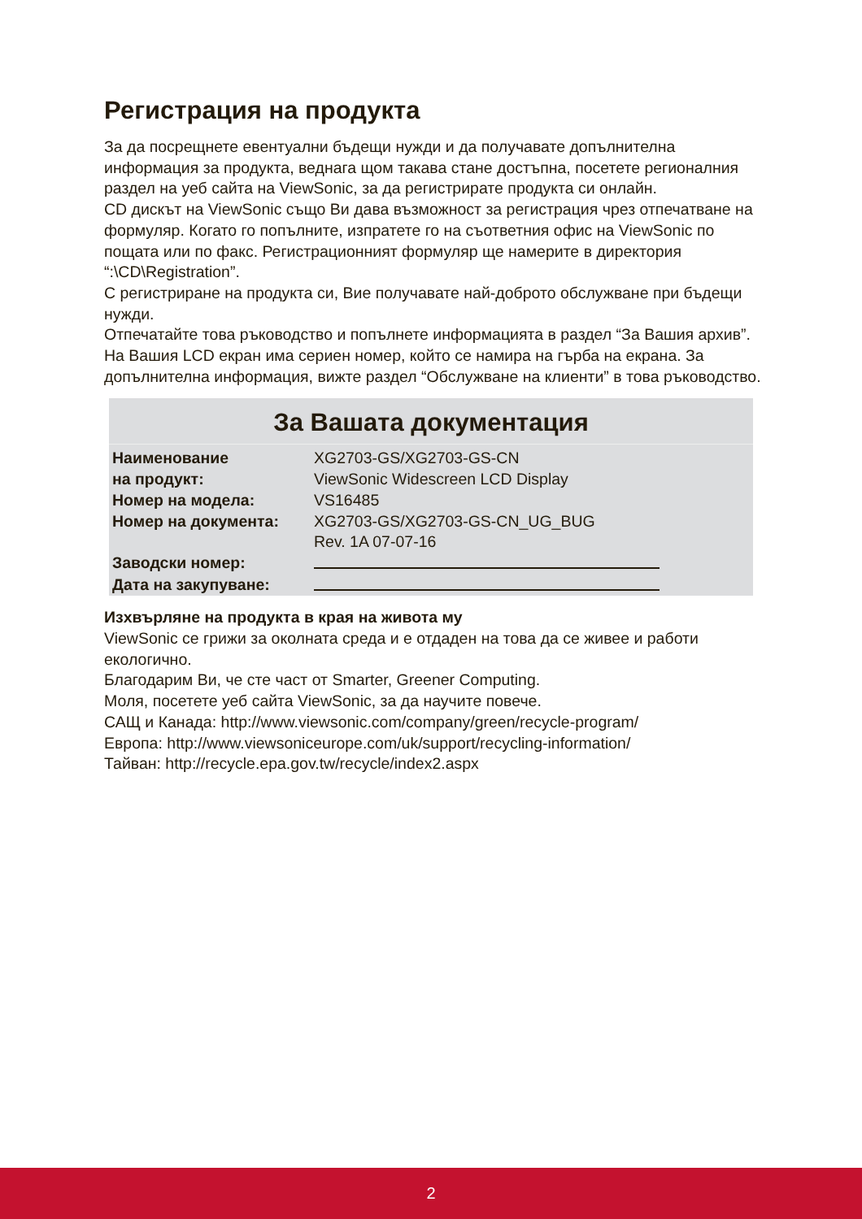Регистрация на продукта
За да посрещнете евентуални бъдещи нужди и да получавате допълнителна информация за продукта, веднага щом такава стане достъпна, посетете регионалния раздел на уеб сайта на ViewSonic, за да регистрирате продукта си онлайн.
CD дискът на ViewSonic също Ви дава възможност за регистрация чрез отпечатване на формуляр. Когато го попълните, изпратете го на съответния офис на ViewSonic по пощата или по факс. Регистрационният формуляр ще намерите в директория “:\CD\Registration”.
С регистриране на продукта си, Вие получавате най-доброто обслужване при бъдещи нужди.
Отпечатайте това ръководство и попълнете информацията в раздел “За Вашия архив”.
На Вашия LCD екран има сериен номер, който се намира на гърба на екрана. За допълнителна информация, вижте раздел “Обслужване на клиенти” в това ръководство.
За Вашата документация
| Наименование на продукт: | XG2703-GS/XG2703-GS-CN ViewSonic Widescreen LCD Display |
| Номер на модела: | VS16485 |
| Номер на документа: | XG2703-GS/XG2703-GS-CN_UG_BUG Rev. 1A 07-07-16 |
| Заводски номер: | |
| Дата на закупуване: | |
Изхвърляне на продукта в края на живота му
ViewSonic се грижи за околната среда и е отдаден на това да се живее и работи екологично.
Благодарим Ви, че сте част от Smarter, Greener Computing.
Моля, посетете уеб сайта ViewSonic, за да научите повече.
САЩ и Канада: http://www.viewsonic.com/company/green/recycle-program/
Европа: http://www.viewsoniceurope.com/uk/support/recycling-information/
Тайван: http://recycle.epa.gov.tw/recycle/index2.aspx
2